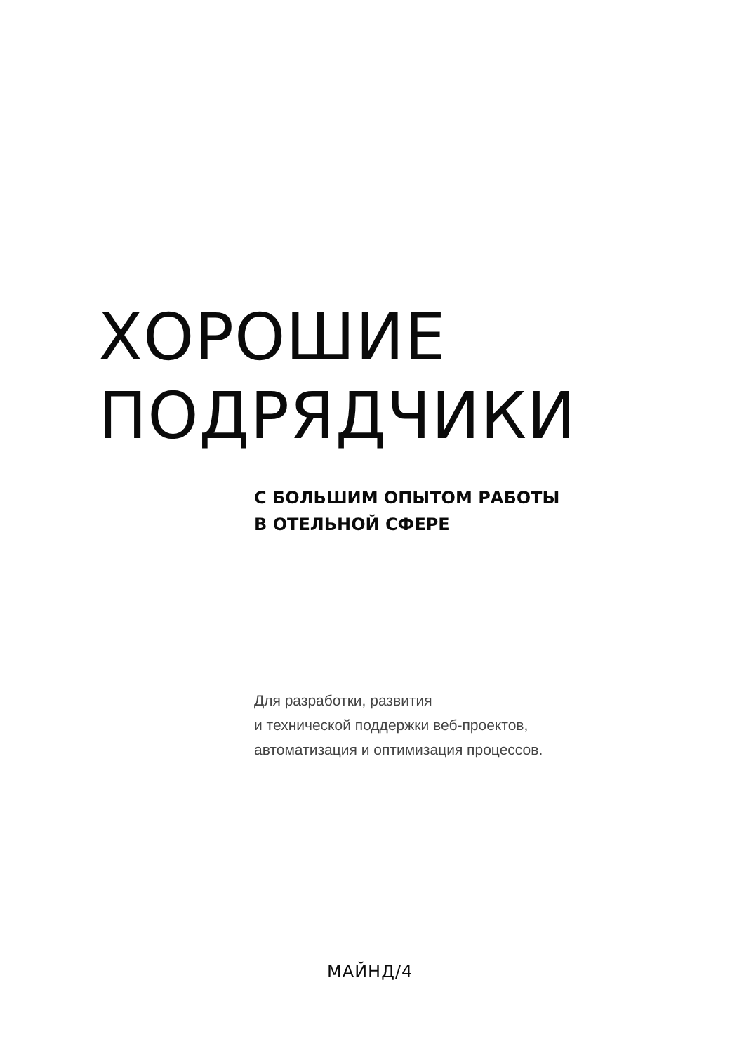ХОРОШИЕ
ПОДРЯДЧИКИ
С БОЛЬШИМ ОПЫТОМ РАБОТЫ
В ОТЕЛЬНОЙ СФЕРЕ
Для разработки, развития
и технической поддержки веб-проектов,
автоматизация и оптимизация процессов.
МАЙНД/4